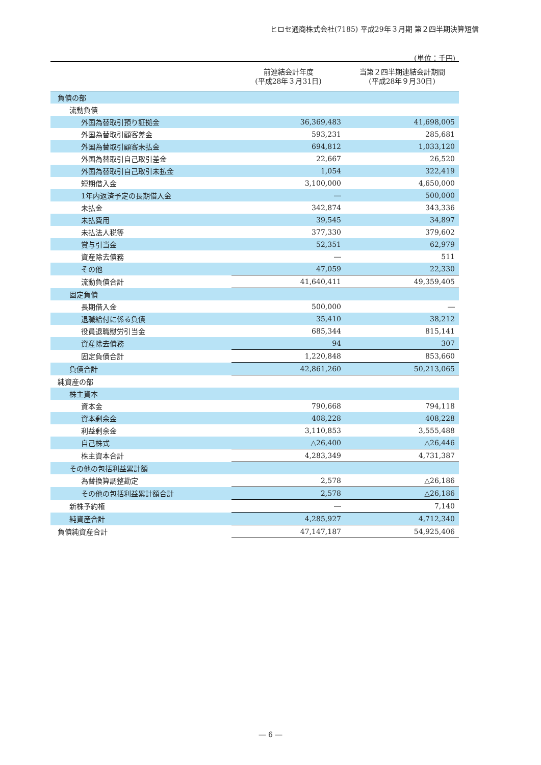ヒロセ通商株式会社(7185) 平成29年３月期 第２四半期決算短信
(単位：千円)
| | 前連結会計年度 (平成28年３月31日) | 当第２四半期連結会計期間 (平成28年９月30日) |
| --- | --- | --- |
| 負債の部 | | |
| 流動負債 | | |
| 外国為替取引預り証拠金 | 36,369,483 | 41,698,005 |
| 外国為替取引顧客差金 | 593,231 | 285,681 |
| 外国為替取引顧客未払金 | 694,812 | 1,033,120 |
| 外国為替取引自己取引差金 | 22,667 | 26,520 |
| 外国為替取引自己取引未払金 | 1,054 | 322,419 |
| 短期借入金 | 3,100,000 | 4,650,000 |
| 1年内返済予定の長期借入金 | ― | 500,000 |
| 未払金 | 342,874 | 343,336 |
| 未払費用 | 39,545 | 34,897 |
| 未払法人税等 | 377,330 | 379,602 |
| 賞与引当金 | 52,351 | 62,979 |
| 資産除去債務 | ― | 511 |
| その他 | 47,059 | 22,330 |
| 流動負債合計 | 41,640,411 | 49,359,405 |
| 固定負債 | | |
| 長期借入金 | 500,000 | ― |
| 退職給付に係る負債 | 35,410 | 38,212 |
| 役員退職慰労引当金 | 685,344 | 815,141 |
| 資産除去債務 | 94 | 307 |
| 固定負債合計 | 1,220,848 | 853,660 |
| 負債合計 | 42,861,260 | 50,213,065 |
| 純資産の部 | | |
| 株主資本 | | |
| 資本金 | 790,668 | 794,118 |
| 資本剰余金 | 408,228 | 408,228 |
| 利益剰余金 | 3,110,853 | 3,555,488 |
| 自己株式 | △26,400 | △26,446 |
| 株主資本合計 | 4,283,349 | 4,731,387 |
| その他の包括利益累計額 | | |
| 為替換算調整勘定 | 2,578 | △26,186 |
| その他の包括利益累計額合計 | 2,578 | △26,186 |
| 新株予約権 | ― | 7,140 |
| 純資産合計 | 4,285,927 | 4,712,340 |
| 負債純資産合計 | 47,147,187 | 54,925,406 |
― 6 ―